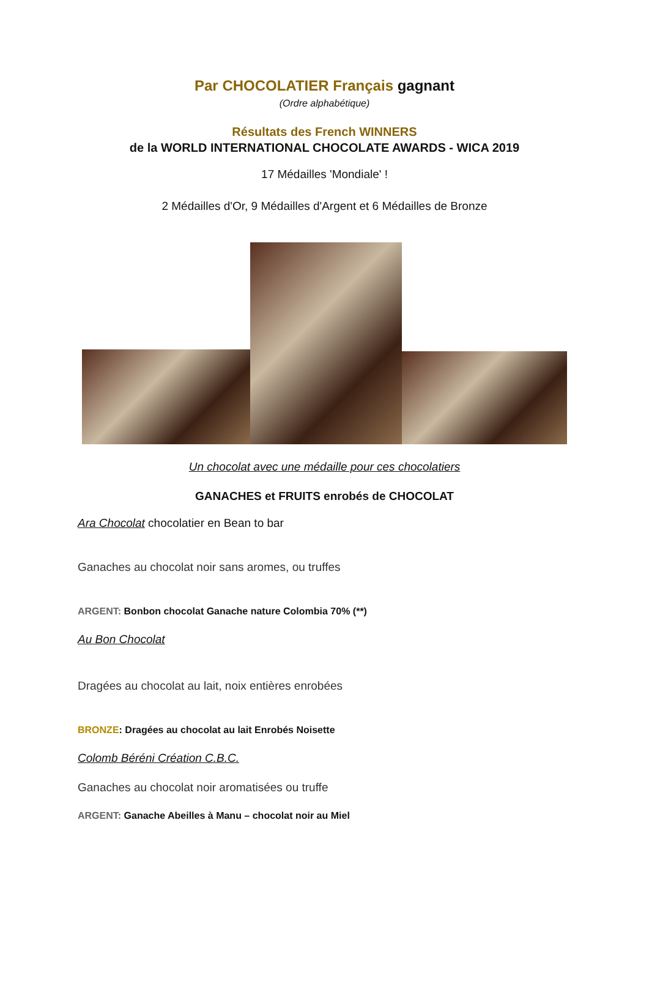Par CHOCOLATIER Français gagnant
(Ordre alphabétique)
Résultats des French WINNERS
de la WORLD INTERNATIONAL CHOCOLATE AWARDS - WICA 2019
17 Médailles 'Mondiale' !
2 Médailles d'Or, 9 Médailles d'Argent et 6 Médailles de Bronze
Un chocolat avec une médaille pour ces chocolatiers
GANACHES et FRUITS enrobés de CHOCOLAT
Ara Chocolat chocolatier en Bean to bar
Ganaches au chocolat noir sans aromes, ou truffes
ARGENT: Bonbon chocolat Ganache nature Colombia 70% (**)
Au Bon Chocolat
Dragées au chocolat au lait, noix entières enrobées
BRONZE: Dragées au chocolat au lait Enrobés Noisette
Colomb Béréni Création C.B.C.
Ganaches au chocolat noir aromatisées ou truffe
ARGENT: Ganache Abeilles à Manu – chocolat noir au Miel